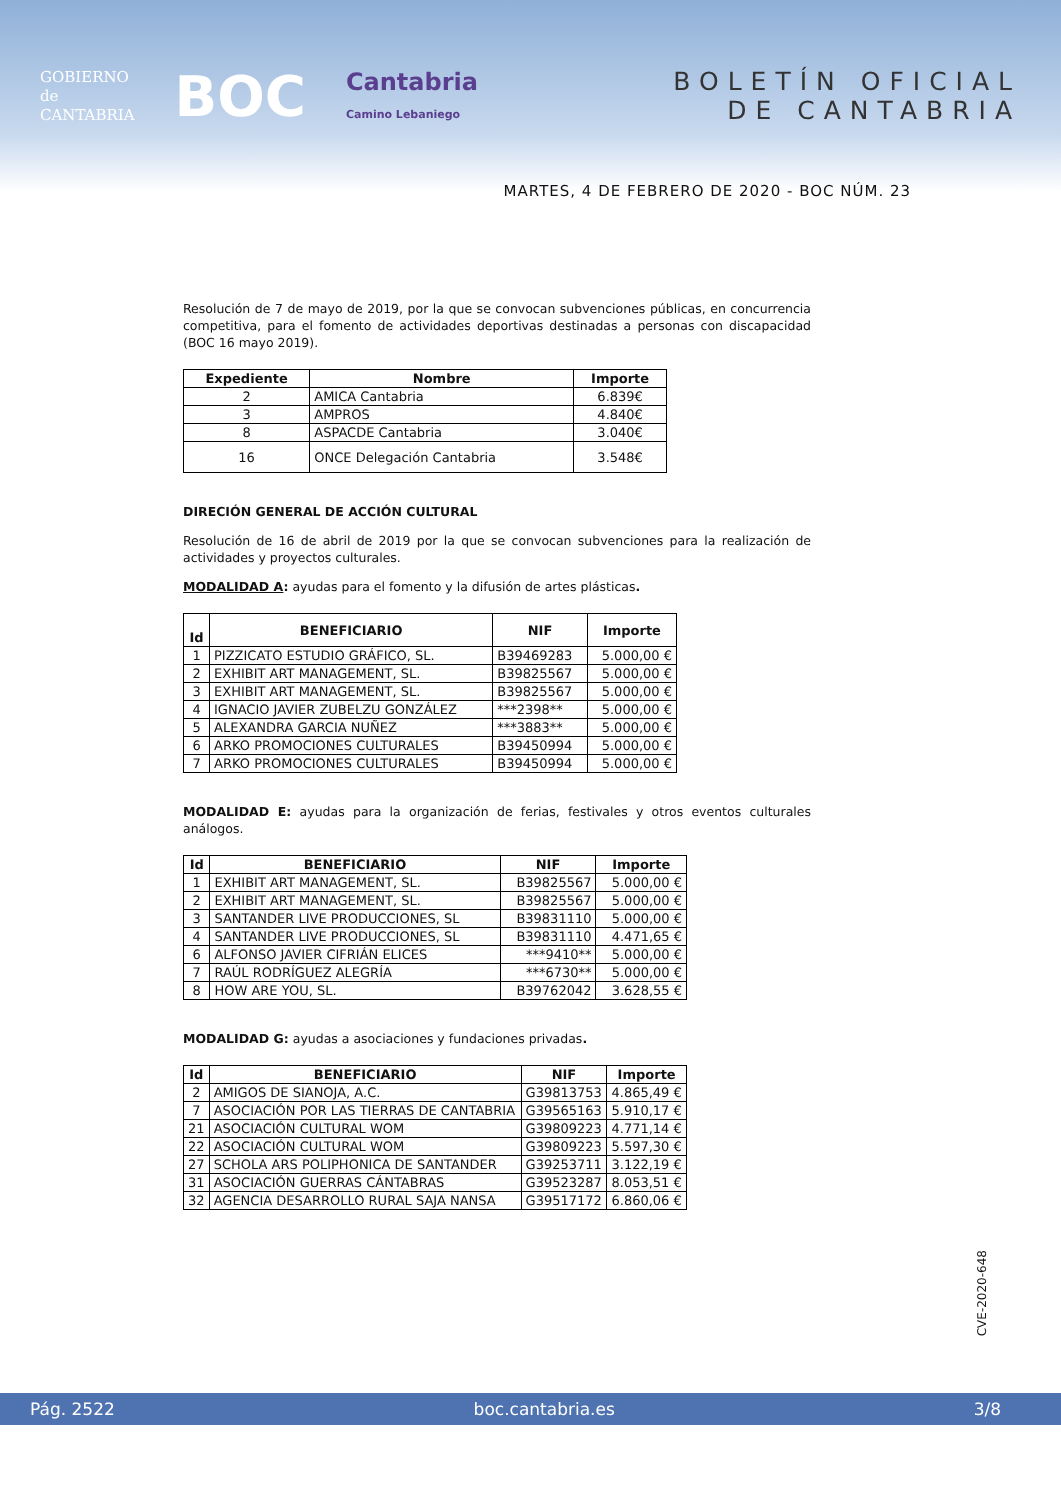GOBIERNO
de
CANTABRIA
BOC
Cantabria
Camino Lebaniego
BOLETÍN OFICIAL
DE CANTABRIA
MARTES, 4 DE FEBRERO DE 2020 - BOC NÚM. 23
Resolución de 7 de mayo de 2019, por la que se convocan subvenciones públicas, en concurrencia competitiva, para el fomento de actividades deportivas destinadas a personas con discapacidad (BOC 16 mayo 2019).
| Expediente | Nombre | Importe |
| --- | --- | --- |
| 2 | AMICA Cantabria | 6.839€ |
| 3 | AMPROS | 4.840€ |
| 8 | ASPACDE Cantabria | 3.040€ |
| 16 | ONCE Delegación Cantabria | 3.548€ |
DIRECIÓN GENERAL DE ACCIÓN CULTURAL
Resolución de 16 de abril de 2019 por la que se convocan subvenciones para la realización de actividades y proyectos culturales.
MODALIDAD A: ayudas para el fomento y la difusión de artes plásticas.
| Id | BENEFICIARIO | NIF | Importe |
| --- | --- | --- | --- |
| 1 | PIZZICATO ESTUDIO GRÁFICO, SL. | B39469283 | 5.000,00 € |
| 2 | EXHIBIT ART MANAGEMENT, SL. | B39825567 | 5.000,00 € |
| 3 | EXHIBIT ART MANAGEMENT, SL. | B39825567 | 5.000,00 € |
| 4 | IGNACIO JAVIER ZUBELZU GONZÁLEZ | ***2398** | 5.000,00 € |
| 5 | ALEXANDRA GARCIA NUÑEZ | ***3883** | 5.000,00 € |
| 6 | ARKO PROMOCIONES CULTURALES | B39450994 | 5.000,00 € |
| 7 | ARKO PROMOCIONES CULTURALES | B39450994 | 5.000,00 € |
MODALIDAD E: ayudas para la organización de ferias, festivales y otros eventos culturales análogos.
| Id | BENEFICIARIO | NIF | Importe |
| --- | --- | --- | --- |
| 1 | EXHIBIT ART MANAGEMENT, SL. | B39825567 | 5.000,00 € |
| 2 | EXHIBIT ART MANAGEMENT, SL. | B39825567 | 5.000,00 € |
| 3 | SANTANDER LIVE PRODUCCIONES, SL | B39831110 | 5.000,00 € |
| 4 | SANTANDER LIVE PRODUCCIONES, SL | B39831110 | 4.471,65 € |
| 6 | ALFONSO JAVIER CIFRIÁN ELICES | ***9410** | 5.000,00 € |
| 7 | RAÚL RODRÍGUEZ ALEGRÍA | ***6730** | 5.000,00 € |
| 8 | HOW ARE YOU, SL. | B39762042 | 3.628,55 € |
MODALIDAD G: ayudas a asociaciones y fundaciones privadas.
| Id | BENEFICIARIO | NIF | Importe |
| --- | --- | --- | --- |
| 2 | AMIGOS DE SIANOJA, A.C. | G39813753 | 4.865,49 € |
| 7 | ASOCIACIÓN POR LAS TIERRAS DE CANTABRIA | G39565163 | 5.910,17 € |
| 21 | ASOCIACIÓN CULTURAL WOM | G39809223 | 4.771,14 € |
| 22 | ASOCIACIÓN CULTURAL WOM | G39809223 | 5.597,30 € |
| 27 | SCHOLA ARS POLIPHONICA DE SANTANDER | G39253711 | 3.122,19 € |
| 31 | ASOCIACIÓN GUERRAS CÁNTABRAS | G39523287 | 8.053,51 € |
| 32 | AGENCIA DESARROLLO RURAL SAJA NANSA | G39517172 | 6.860,06 € |
CVE-2020-648
Pág. 2522 boc.cantabria.es 3/8